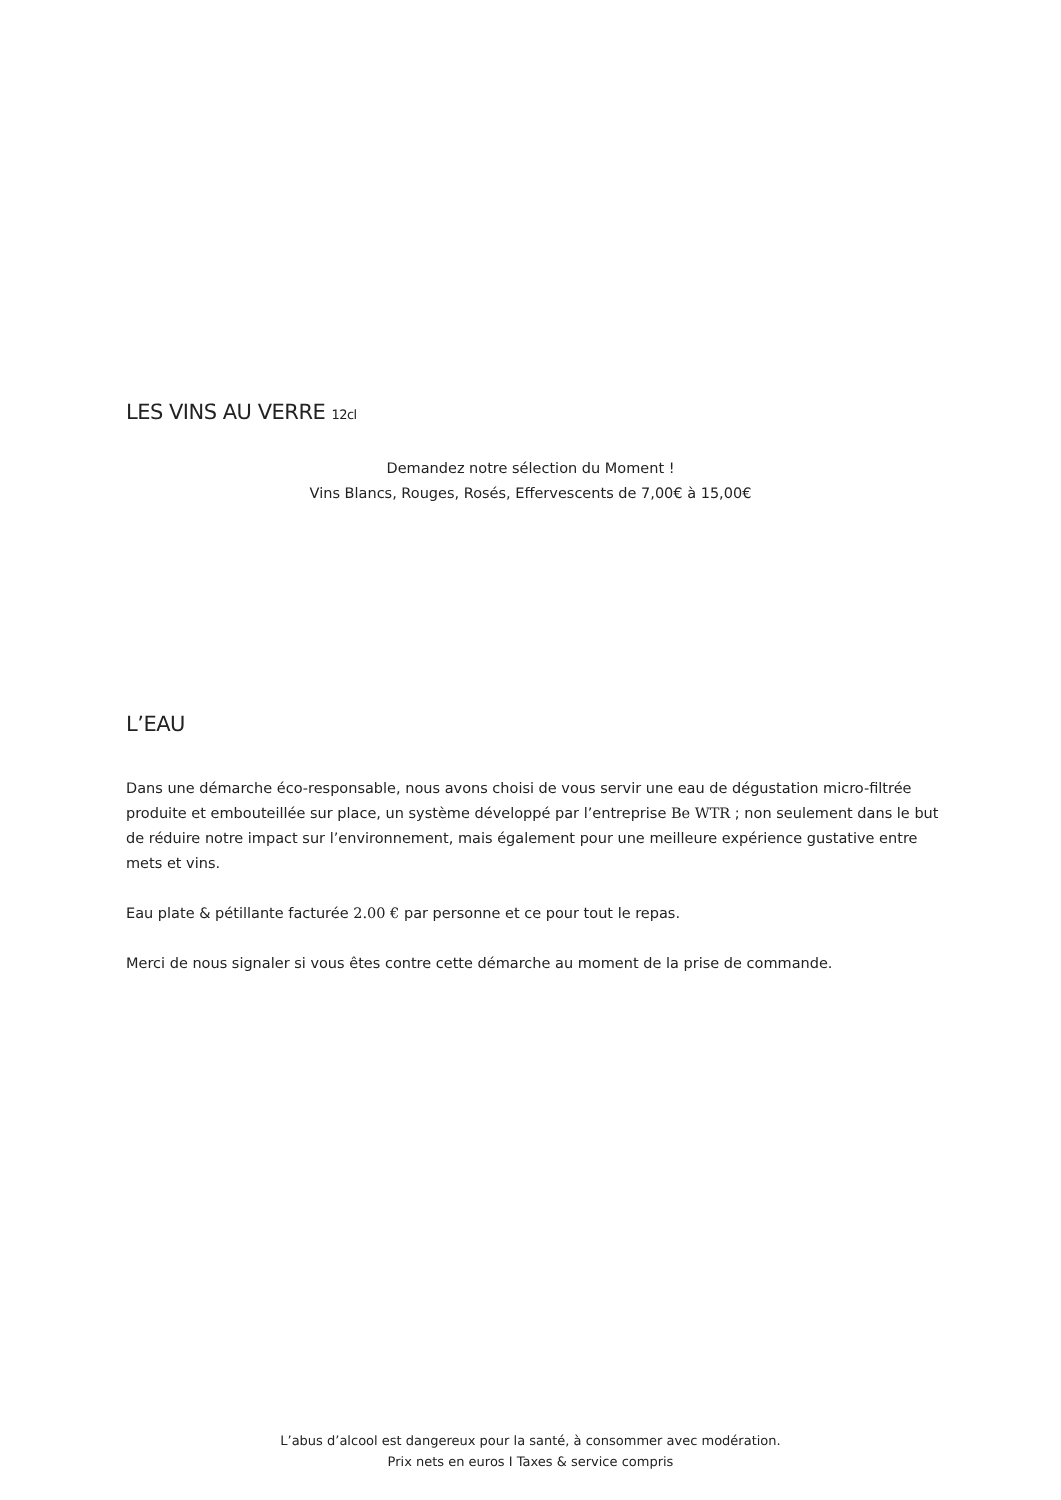LES VINS AU VERRE 12cl
Demandez notre sélection du Moment !
Vins Blancs, Rouges, Rosés, Effervescents de 7,00€ à 15,00€
L’EAU
Dans une démarche éco-responsable, nous avons choisi de vous servir une eau de dégustation micro-filtrée produite et embouteillée sur place, un système développé par l’entreprise Be WTR ; non seulement dans le but de réduire notre impact sur l’environnement, mais également pour une meilleure expérience gustative entre mets et vins.
Eau plate & pétillante facturée 2.00 € par personne et ce pour tout le repas.
Merci de nous signaler si vous êtes contre cette démarche au moment de la prise de commande.
L’abus d’alcool est dangereux pour la santé, à consommer avec modération.
Prix nets en euros I Taxes & service compris